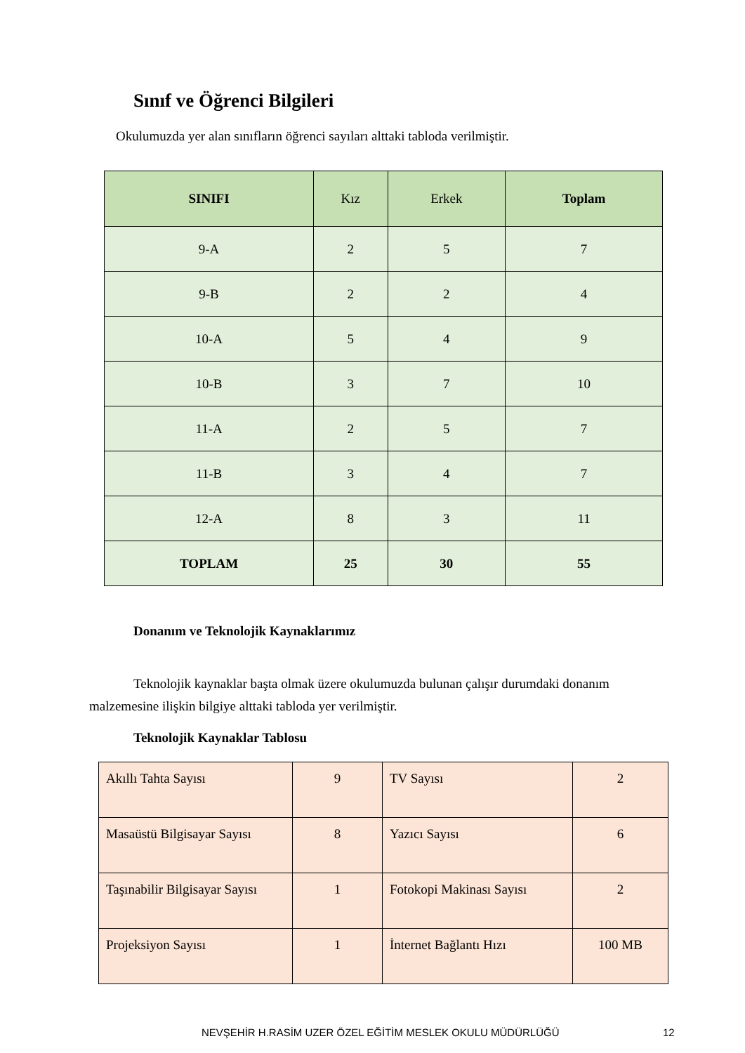Sınıf ve Öğrenci Bilgileri
Okulumuzda yer alan sınıfların öğrenci sayıları alttaki tabloda verilmiştir.
| SINIFI | Kız | Erkek | Toplam |
| --- | --- | --- | --- |
| 9-A | 2 | 5 | 7 |
| 9-B | 2 | 2 | 4 |
| 10-A | 5 | 4 | 9 |
| 10-B | 3 | 7 | 10 |
| 11-A | 2 | 5 | 7 |
| 11-B | 3 | 4 | 7 |
| 12-A | 8 | 3 | 11 |
| TOPLAM | 25 | 30 | 55 |
Donanım ve Teknolojik Kaynaklarımız
Teknolojik kaynaklar başta olmak üzere okulumuzda bulunan çalışır durumdaki donanım malzemesine ilişkin bilgiye alttaki tabloda yer verilmiştir.
Teknolojik Kaynaklar Tablosu
| Akıllı Tahta Sayısı | 9 | TV Sayısı | 2 |
| Masaüstü Bilgisayar Sayısı | 8 | Yazıcı Sayısı | 6 |
| Taşınabilir Bilgisayar Sayısı | 1 | Fotokopi Makinası Sayısı | 2 |
| Projeksiyon Sayısı | 1 | İnternet Bağlantı Hızı | 100 MB |
NEVŞEHİR H.RASİM UZER ÖZEL EĞİTİM MESLEK OKULU MÜDÜRLÜĞÜ
12